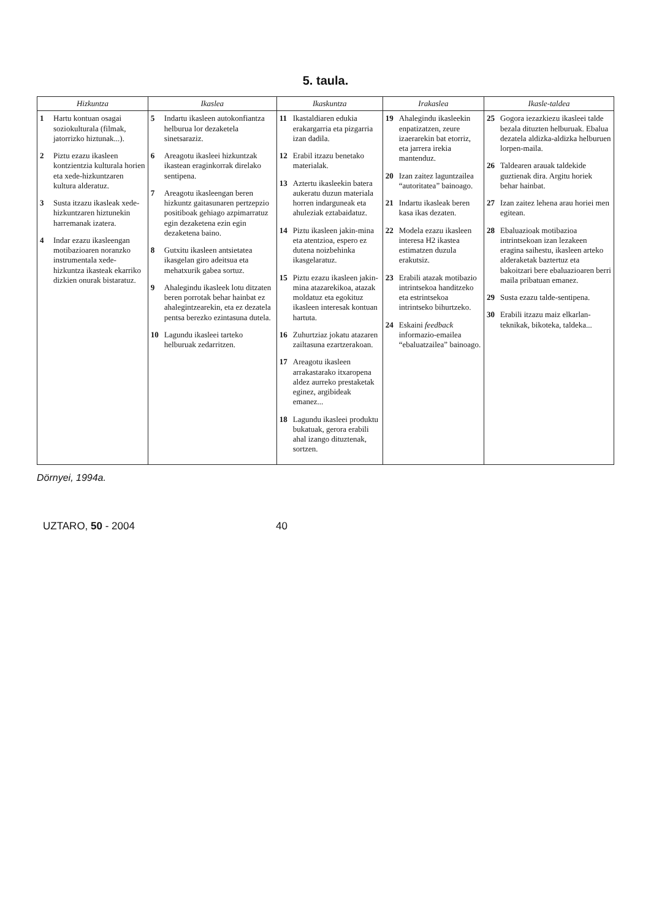5. taula.
| Hizkuntza | Ikaslea | Ikaskuntza | Irakaslea | Ikasle-taldea |
| --- | --- | --- | --- | --- |
| 1 Hartu kontuan osagai soziokulturala (filmak, jatorrizko hiztunak...). 2 Piztu ezazu ikasleen kontzientzia kulturala horien eta xede-hizkuntzaren kultura alderatuz. 3 Susta itzazu ikasleak xede-hizkuntzaren hiztunekin harremanak izatera. 4 Indar ezazu ikasleengan motibazioaren noranzko instrumentala xede-hizkuntza ikasteak ekarriko dizkien onurak bistaratuz. | 5 Indartu ikasleen autokonfiantza helburua lor dezaketela sinetsaraziz. 6 Areagotu ikasleei hizkuntzak ikastean eraginkorrak direlako sentipena. 7 Areagotu ikasleengan beren hizkuntz gaitasunaren pertzepzio positiboak gehiago azpimarratuz egin dezaketena ezin egin dezaketena baino. 8 Gutxitu ikasleen antsietatea ikasgelan giro adeitsua eta mehatxurik gabea sortuz. 9 Ahalegindu ikasleek lotu ditzaten beren porrotak behar hainbat ez ahalegintzearekin, eta ez dezatela pentsa berezko ezintasuna dutela. 10 Lagundu ikasleei tarteko helburuak zedarritzen. | 11 Ikastaldiaren edukia erakargarria eta pizgarria izan dadila. 12 Erabil itzazu benetako materialak. 13 Aztertu ikasleekin batera aukeratu duzun materiala horren indarguneak eta ahuleziak eztabaidatuz. 14 Piztu ikasleen jakin-mina eta atentzioa, espero ez dutena noizbehinka ikasgelaratuz. 15 Piztu ezazu ikasleen jakin-mina atazarekikoa, atazak moldatuz eta egokituz ikasleen interesak kontuan hartuta. 16 Zuhurtziaz jokatu atazaren zailtasuna ezartzerakoan. 17 Areagotu ikasleen arrakastarako itxaropena aldez aurreko prestaketak eginez, argibideak emanez... 18 Lagundu ikasleei produktu bukatuak, gerora erabili ahal izango dituztenak, sortzen. | 19 Ahalegindu ikasleekin enpatizatzen, zeure izaerarekin bat etorriz, eta jarrera irekia mantenduz. 20 Izan zaitez laguntzailea “autoritatea” bainoago. 21 Indartu ikasleak beren kasa ikas dezaten. 22 Modela ezazu ikasleen interesa H2 ikastea estimatzen duzula erakutsiz. 23 Erabili atazak motibazio intrintsekoa handitzeko eta estrintsekoa intrintseko bihurtzeko. 24 Eskaini feedback informazio-emailea “ebaluatzailea” bainoago. | 25 Gogora iezazkiezu ikasleei talde bezala dituzten helburuak. Ebalua dezatela aldizka-aldizka helburuen lorpen-maila. 26 Taldearen arauak taldekide guztienak dira. Argitu horiek behar hainbat. 27 Izan zaitez lehena arau horiei men egitean. 28 Ebaluazioak motibazioa intrintsekoan izan lezakeen eragina saihestu, ikasleen arteko alderaketak baztertuz eta bakoitzari bere ebaluazioaren berri maila pribatuan emanez. 29 Susta ezazu talde-sentipena. 30 Erabili itzazu maiz elkarlan-teknikak, bikoteka, taldeka... |
Dörnyei, 1994a.
UZTARO, 50 - 2004 40